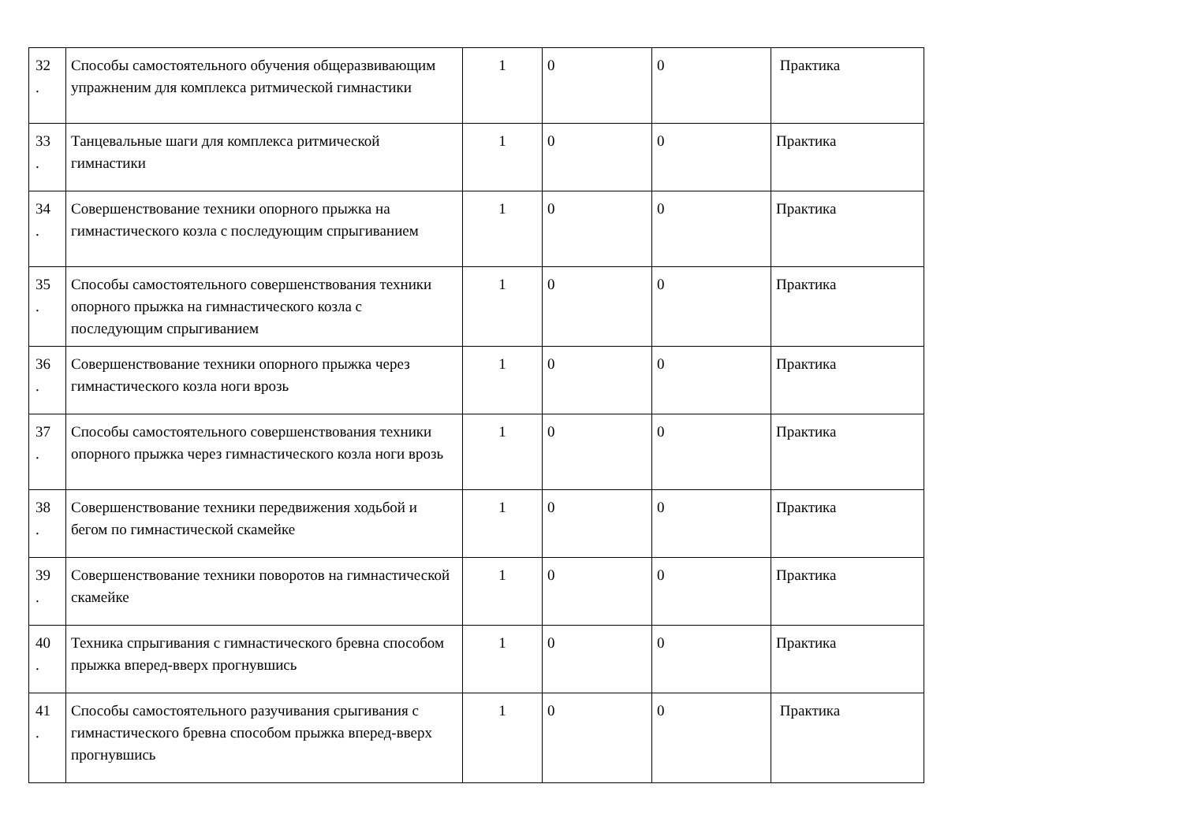| 32 . | Способы самостоятельного обучения общеразвивающим упражненим для комплекса ритмической гимнастики | 1 | 0 | 0 | Практика |
| 33 . | Танцевальные шаги для комплекса ритмической гимнастики | 1 | 0 | 0 | Практика |
| 34 . | Совершенствование техники опорного прыжка на гимнастического козла с последующим спрыгиванием | 1 | 0 | 0 | Практика |
| 35 . | Способы самостоятельного совершенствования техники опорного прыжка на гимнастического козла с последующим спрыгиванием | 1 | 0 | 0 | Практика |
| 36 . | Совершенствование техники опорного прыжка через гимнастического козла ноги врозь | 1 | 0 | 0 | Практика |
| 37 . | Способы самостоятельного совершенствования техники опорного прыжка через гимнастического козла ноги врозь | 1 | 0 | 0 | Практика |
| 38 . | Совершенствование техники передвижения ходьбой и бегом по гимнастической скамейке | 1 | 0 | 0 | Практика |
| 39 . | Совершенствование техники поворотов на гимнастической скамейке | 1 | 0 | 0 | Практика |
| 40 . | Техника спрыгивания с гимнастического бревна способом прыжка вперед-вверх прогнувшись | 1 | 0 | 0 | Практика |
| 41 . | Способы самостоятельного разучивания срыгивания с гимнастического бревна способом прыжка вперед-вверх прогнувшись | 1 | 0 | 0 | Практика |